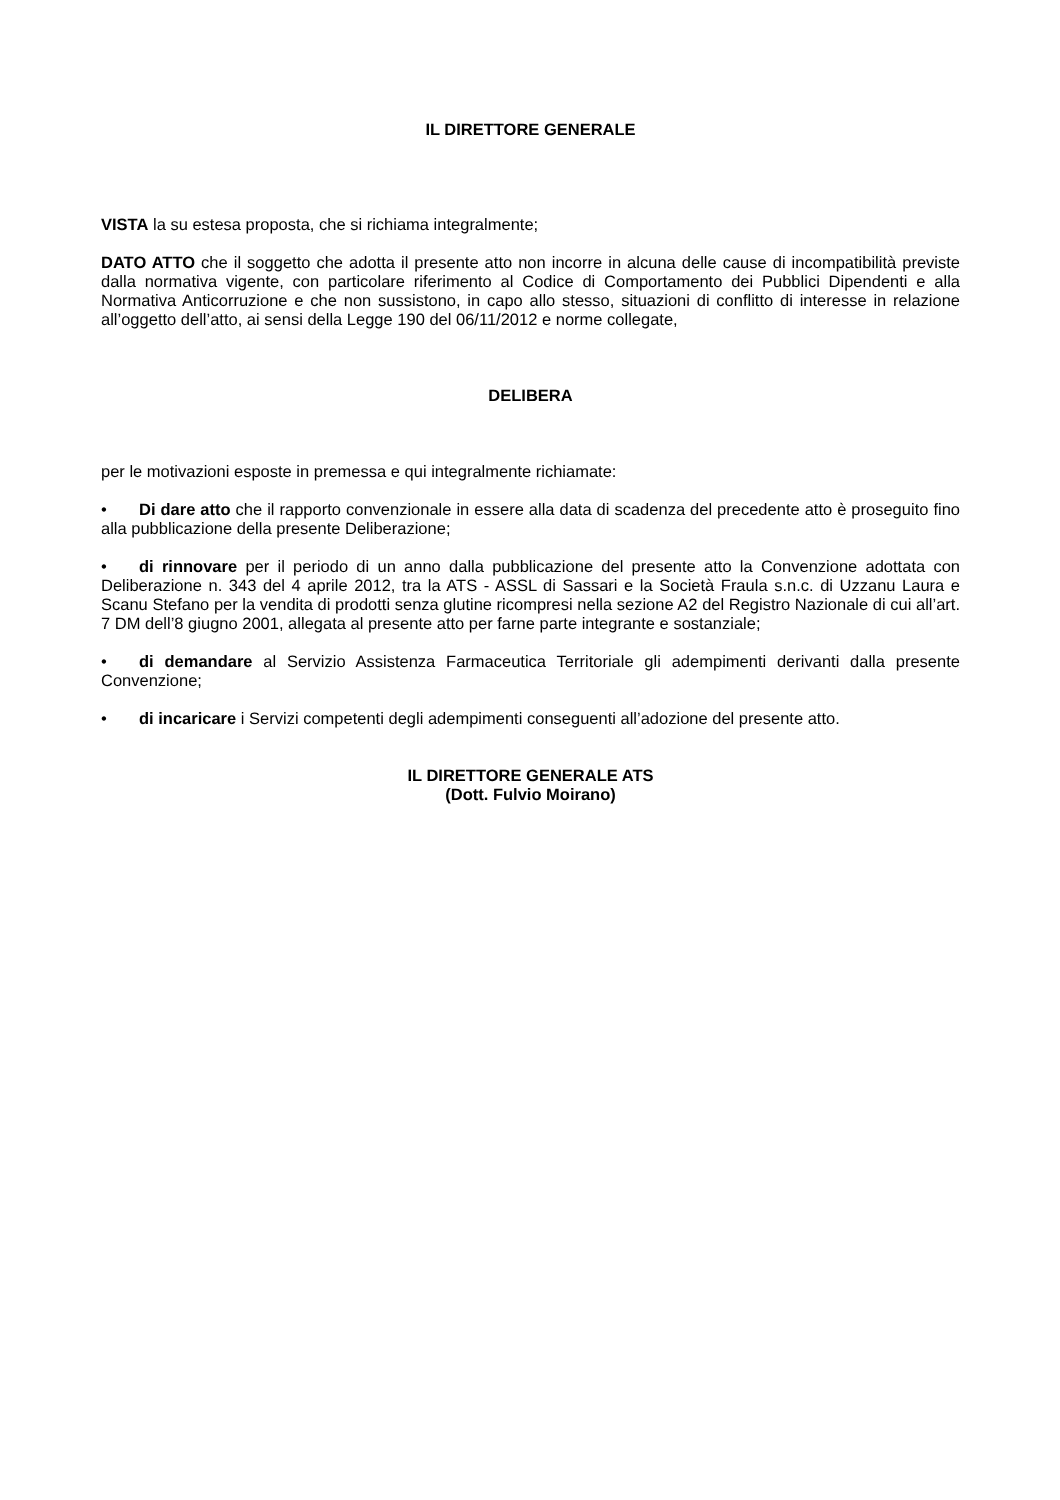IL DIRETTORE GENERALE
VISTA la su estesa proposta, che si richiama integralmente;
DATO ATTO che il soggetto che adotta il presente atto non incorre in alcuna delle cause di incompatibilità previste dalla normativa vigente, con particolare riferimento al Codice di Comportamento dei Pubblici Dipendenti e alla Normativa Anticorruzione e che non sussistono, in capo allo stesso, situazioni di conflitto di interesse in relazione all’oggetto dell’atto, ai sensi della Legge 190 del 06/11/2012 e norme collegate,
DELIBERA
per le motivazioni esposte in premessa e qui integralmente richiamate:
• Di dare atto che il rapporto convenzionale in essere alla data di scadenza del precedente atto è proseguito fino alla pubblicazione della presente Deliberazione;
• di rinnovare per il periodo di un anno dalla pubblicazione del presente atto la Convenzione adottata con Deliberazione n. 343 del 4 aprile 2012, tra la ATS - ASSL di Sassari e la Società Fraula s.n.c. di Uzzanu Laura e Scanu Stefano per la vendita di prodotti senza glutine ricompresi nella sezione A2 del Registro Nazionale di cui all’art. 7 DM dell’8 giugno 2001, allegata al presente atto per farne parte integrante e sostanziale;
• di demandare al Servizio Assistenza Farmaceutica Territoriale gli adempimenti derivanti dalla presente Convenzione;
• di incaricare i Servizi competenti degli adempimenti conseguenti all’adozione del presente atto.
IL DIRETTORE GENERALE ATS
(Dott. Fulvio Moirano)